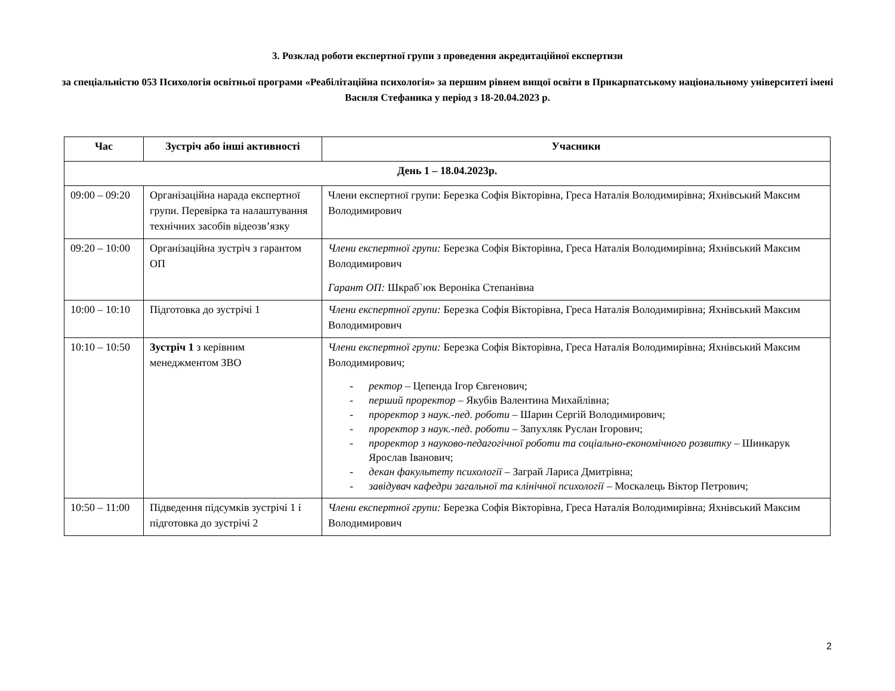3. Розклад роботи експертної групи з проведення акредитаційної експертизи
за спеціальністю 053 Психологія освітньої програми «Реабілітаційна психологія» за першим рівнем вищої освіти в Прикарпатському національному університеті імені Василя Стефаника у період з 18-20.04.2023 р.
| Час | Зустріч або інші активності | Учасники |
| --- | --- | --- |
| День 1 – 18.04.2023р. | | |
| 09:00 – 09:20 | Організаційна нарада експертної групи. Перевірка та налаштування технічних засобів відеозв’язку | Члени експертної групи: Березка Софія Вікторівна, Греса Наталія Володимирівна; Яхнівський Максим Володимирович |
| 09:20 – 10:00 | Організаційна зустріч з гарантом ОП | Члени експертної групи: Березка Софія Вікторівна, Греса Наталія Володимирівна; Яхнівський Максим Володимирович Гарант ОП: Шкраб`юк Вероніка Степанівна |
| 10:00 – 10:10 | Підготовка до зустрічі 1 | Члени експертної групи: Березка Софія Вікторівна, Греса Наталія Володимирівна; Яхнівський Максим Володимирович |
| 10:10 – 10:50 | Зустріч 1 з керівним менеджментом ЗВО | Члени експертної групи: Березка Софія Вікторівна, Греса Наталія Володимирівна; Яхнівський Максим Володимирович; - ректор – Цепенда Ігор Євгенович; - перший проректор – Якубів Валентина Михайлівна; - проректор з наук.-пед. роботи – Шарин Сергій Володимирович; - проректор з наук.-пед. роботи – Запухляк Руслан Ігорович; - проректор з науково-педагогічної роботи та соціально-економічного розвитку – Шинкарук Ярослав Іванович; - декан факультету психології – Заграй Лариса Дмитрівна; - завідувач кафедри загальної та клінічної психології – Москалець Віктор Петрович; |
| 10:50 – 11:00 | Підведення підсумків зустрічі 1 і підготовка до зустрічі 2 | Члени експертної групи: Березка Софія Вікторівна, Греса Наталія Володимирівна; Яхнівський Максим Володимирович |
2